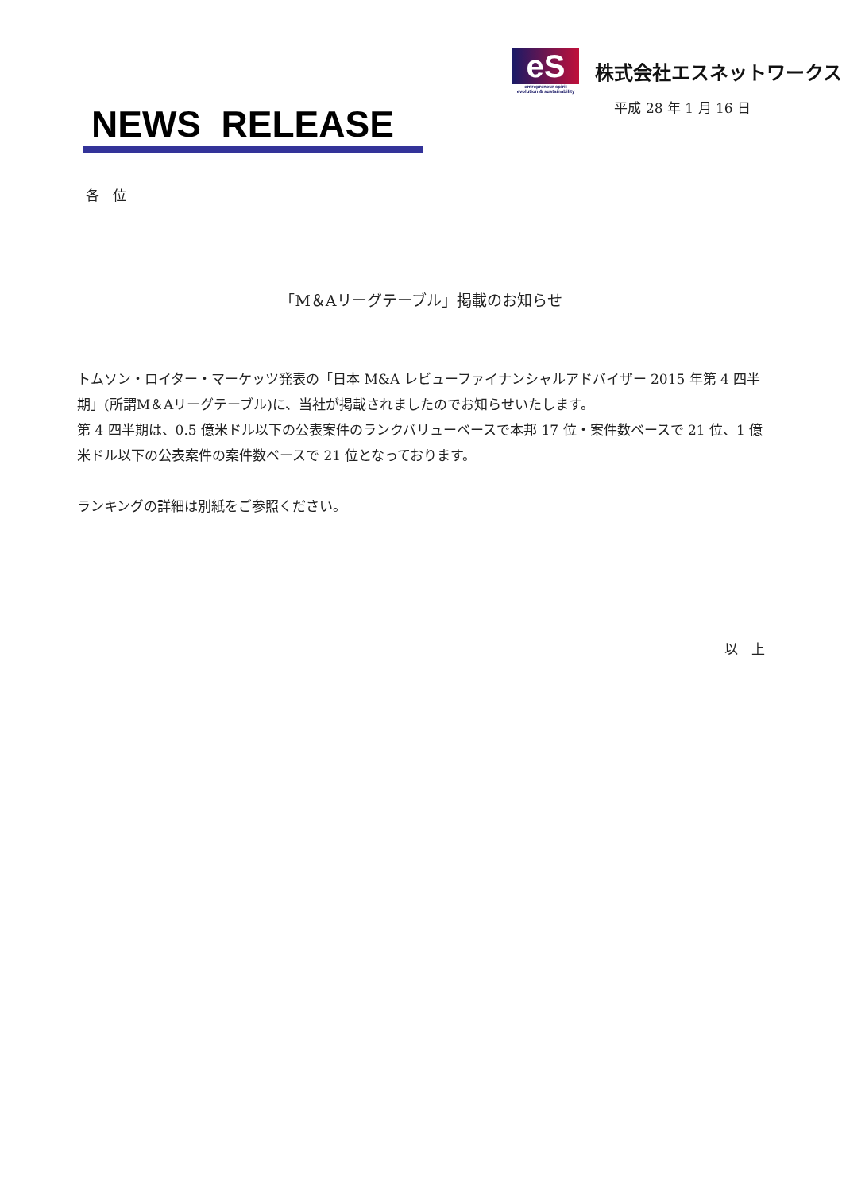NEWS RELEASE
eS
entrepreneur spirit
evolution & sustainability
株式会社エスネットワークス
平成 28 年 1 月 16 日
各　位
「M＆Aリーグテーブル」掲載のお知らせ
トムソン・ロイター・マーケッツ発表の「日本 M&A レビューファイナンシャルアドバイザー 2015 年第 4 四半期」(所謂M＆Aリーグテーブル)に、当社が掲載されましたのでお知らせいたします。
第 4 四半期は、0.5 億米ドル以下の公表案件のランクバリューベースで本邦 17 位・案件数ベースで 21 位、1 億米ドル以下の公表案件の案件数ベースで 21 位となっております。
ランキングの詳細は別紙をご参照ください。
以　上